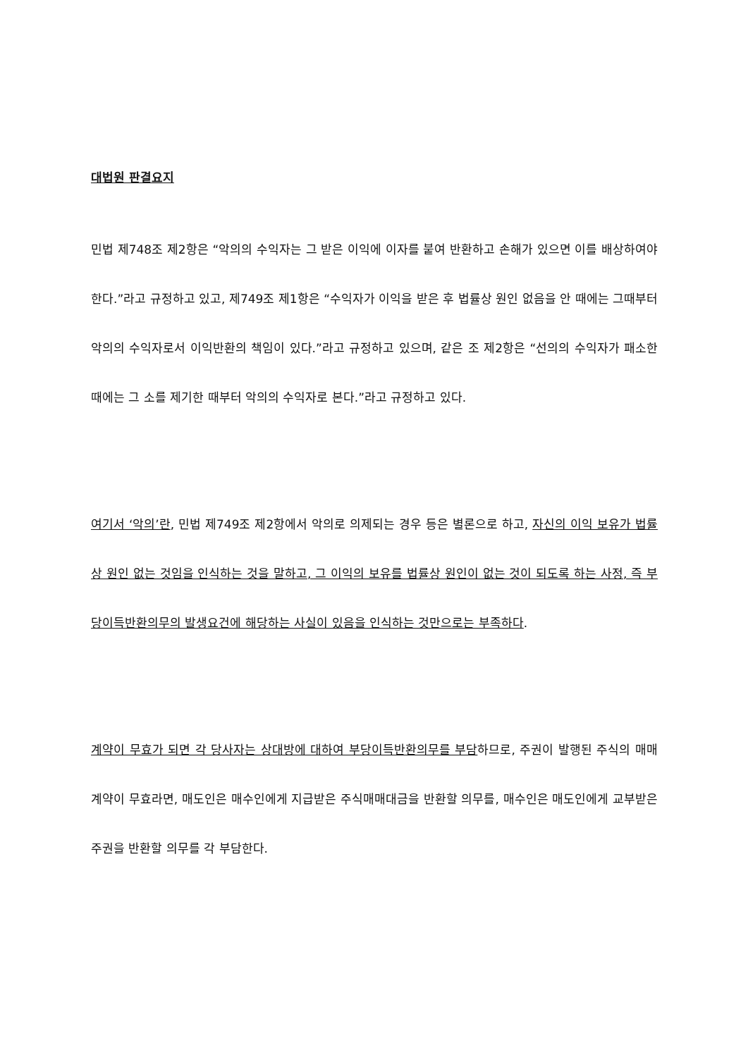대법원 판결요지
민법 제748조 제2항은 “악의의 수익자는 그 받은 이익에 이자를 붙여 반환하고 손해가 있으면 이를 배상하여야 한다.”라고 규정하고 있고, 제749조 제1항은 “수익자가 이익을 받은 후 법률상 원인 없음을 안 때에는 그때부터 악의의 수익자로서 이익반환의 책임이 있다.”라고 규정하고 있으며, 같은 조 제2항은 “선의의 수익자가 패소한 때에는 그 소를 제기한 때부터 악의의 수익자로 본다.”라고 규정하고 있다.
여기서 ‘악의’란, 민법 제749조 제2항에서 악의로 의제되는 경우 등은 별론으로 하고, 자신의 이익 보유가 법률상 원인 없는 것임을 인식하는 것을 말하고, 그 이익의 보유를 법률상 원인이 없는 것이 되도록 하는 사정, 즉 부당이득반환의무의 발생요건에 해당하는 사실이 있음을 인식하는 것만으로는 부족하다.
계약이 무효가 되면 각 당사자는 상대방에 대하여 부당이득반환의무를 부담하므로, 주권이 발행된 주식의 매매계약이 무효라면, 매도인은 매수인에게 지급받은 주식매매대금을 반환할 의무를, 매수인은 매도인에게 교부받은 주권을 반환할 의무를 각 부담한다.